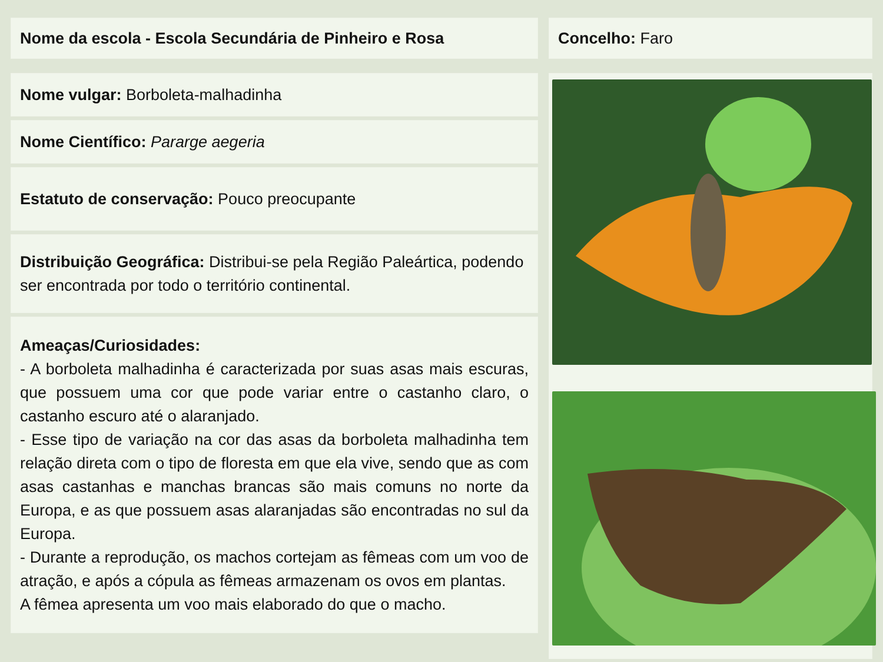Nome da escola - Escola Secundária de Pinheiro e Rosa
Nome vulgar: Borboleta-malhadinha
Nome Científico: Pararge aegeria
Estatuto de conservação: Pouco preocupante
Distribuição Geográfica: Distribui-se pela Região Paleártica, podendo ser encontrada por todo o território continental.
Ameaças/Curiosidades:
- A borboleta malhadinha é caracterizada por suas asas mais escuras, que possuem uma cor que pode variar entre o castanho claro, o castanho escuro até o alaranjado.
- Esse tipo de variação na cor das asas da borboleta malhadinha tem relação direta com o tipo de floresta em que ela vive, sendo que as com asas castanhas e manchas brancas são mais comuns no norte da Europa, e as que possuem asas alaranjadas são encontradas no sul da Europa.
- Durante a reprodução, os machos cortejam as fêmeas com um voo de atração, e após a cópula as fêmeas armazenam os ovos em plantas.
A fêmea apresenta um voo mais elaborado do que o macho.
Concelho: Faro